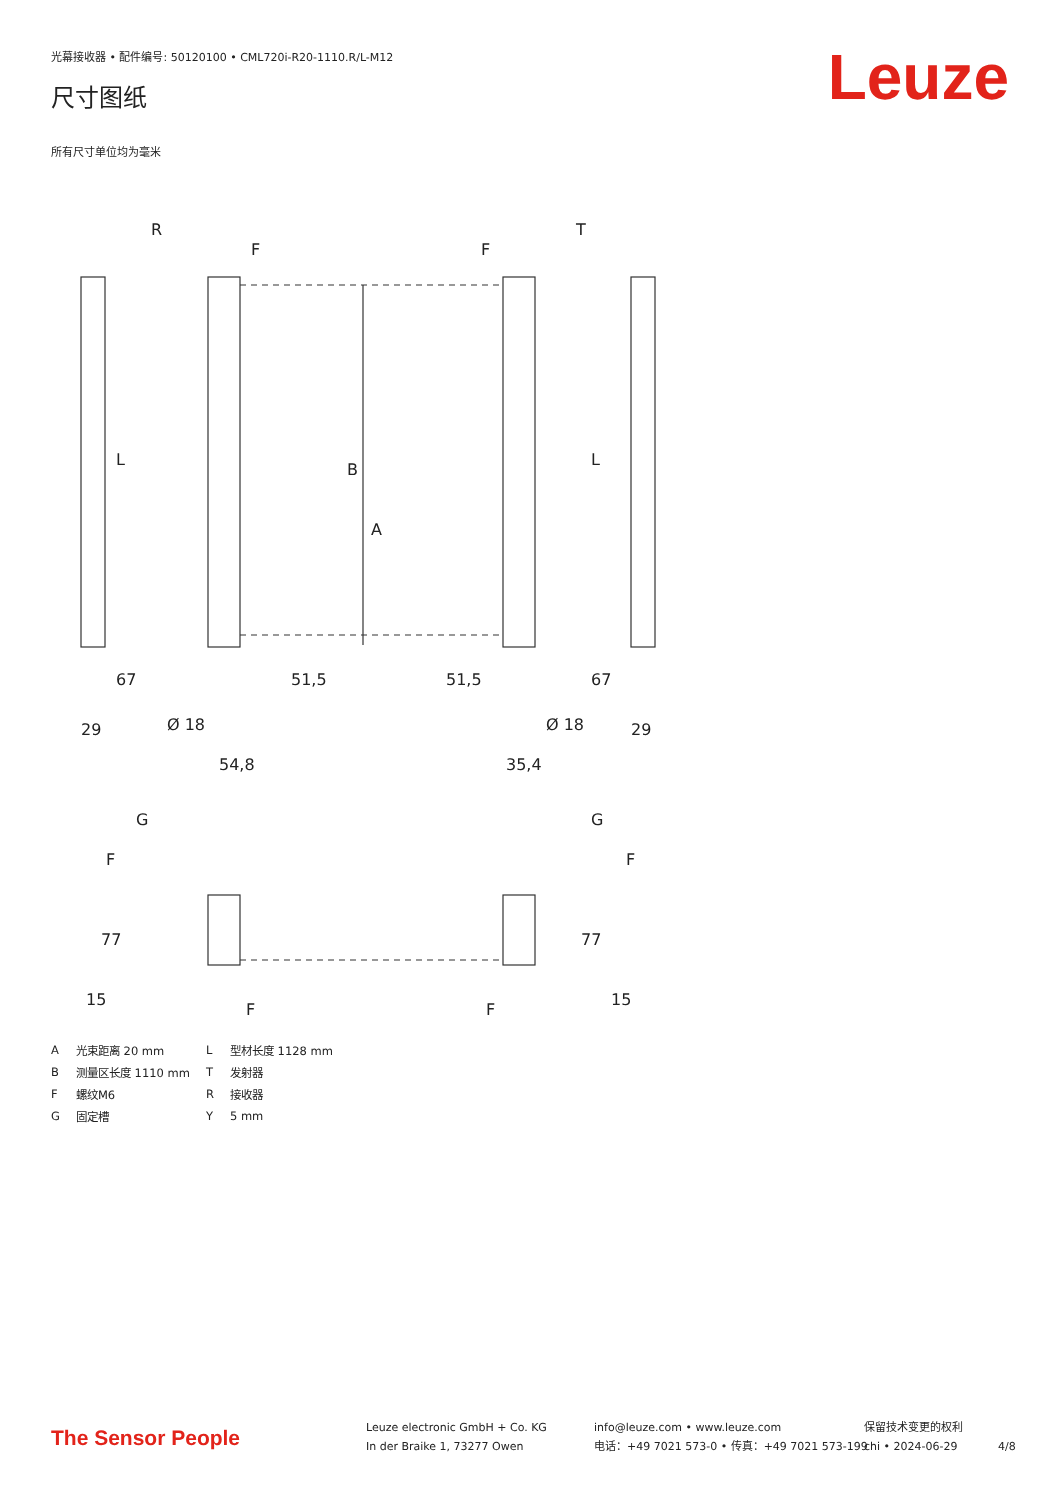光幕接收器 • 配件编号: 50120100 • CML720i-R20-1110.R/L-M12
尺寸图纸 Leuze
所有尺寸单位均为毫米
R
T
F
F
L
L
B
A
29
29
Ø 18
Ø 18
54,8
35,4
67
67
51,5
51,5
G
G
F
F
77
77
15
15
F
F
| A | 光束距离 20 mm | L | 型材长度 1128 mm |
| B | 测量区长度 1110 mm | T | 发射器 |
| F | 螺纹M6 | R | 接收器 |
| G | 固定槽 | Y | 5 mm |
The Sensor People
Leuze electronic GmbH + Co. KG
In der Braike 1, 73277 Owen
info@leuze.com • www.leuze.com
电话：+49 7021 573-0 • 传真：+49 7021 573-199
保留技术变更的权利
chi • 2024-06-29
4/8